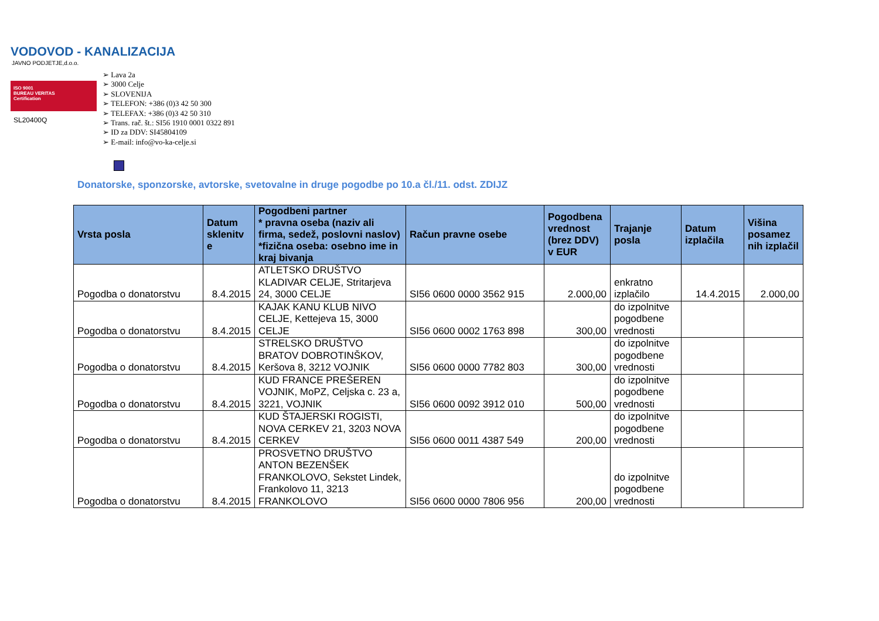VODOVOD - KANALIZACIJA
JAVNO PODJETJE,d.o.o.
ISO 9001
BUREAU VERITAS
Certification
SL20400Q
➢ Lava 2a
➢ 3000 Celje
➢ SLOVENIJA
➢ TELEFON: +386 (0)3 42 50 300
➢ TELEFAX: +386 (0)3 42 50 310
➢ Trans. rač. št.: SI56 1910 0001 0322 891
➢ ID za DDV: SI45804109
➢ E-mail: info@vo-ka-celje.si
Donatorske, sponzorske, avtorske, svetovalne in druge pogodbe po 10.a čl./11. odst. ZDIJZ
| Vrsta posla | Datum sklenitv e | Pogodbeni partner * pravna oseba (naziv ali firma, sedež, poslovni naslov) *fizična oseba: osebno ime in kraj bivanja | Račun pravne osebe | Pogodbena vrednost (brez DDV) v EUR | Trajanje posla | Datum izplačila | Višina posamez nih izplačil |
| --- | --- | --- | --- | --- | --- | --- | --- |
| Pogodba o donatorstvu | 8.4.2015 | ATLETSKO DRUŠTVO KLADIVAR CELJE, Stritarjeva 24, 3000 CELJE | SI56 0600 0000 3562 915 | 2.000,00 | enkratno izplačilo | 14.4.2015 | 2.000,00 |
| Pogodba o donatorstvu | 8.4.2015 | KAJAK KANU KLUB NIVO CELJE, Kettejeva 15, 3000 CELJE | SI56 0600 0002 1763 898 | 300,00 | do izpolnitve pogodbene vrednosti | | |
| Pogodba o donatorstvu | 8.4.2015 | STRELSKO DRUŠTVO BRATOV DOBROTINŠKOV, Keršova 8, 3212 VOJNIK | SI56 0600 0000 7782 803 | 300,00 | do izpolnitve pogodbene vrednosti | | |
| Pogodba o donatorstvu | 8.4.2015 | KUD FRANCE PREŠEREN VOJNIK, MoPZ, Celjska c. 23 a, 3221, VOJNIK | SI56 0600 0092 3912 010 | 500,00 | do izpolnitve pogodbene vrednosti | | |
| Pogodba o donatorstvu | 8.4.2015 | KUD ŠTAJERSKI ROGISTI, NOVA CERKEV 21, 3203 NOVA CERKEV | SI56 0600 0011 4387 549 | 200,00 | do izpolnitve pogodbene vrednosti | | |
| Pogodba o donatorstvu | 8.4.2015 | PROSVETNO DRUŠTVO ANTON BEZENŠEK FRANKOLOVO, Sekstet Lindek, Frankolovo 11, 3213 FRANKOLOVO | SI56 0600 0000 7806 956 | 200,00 | do izpolnitve pogodbene vrednosti | | |